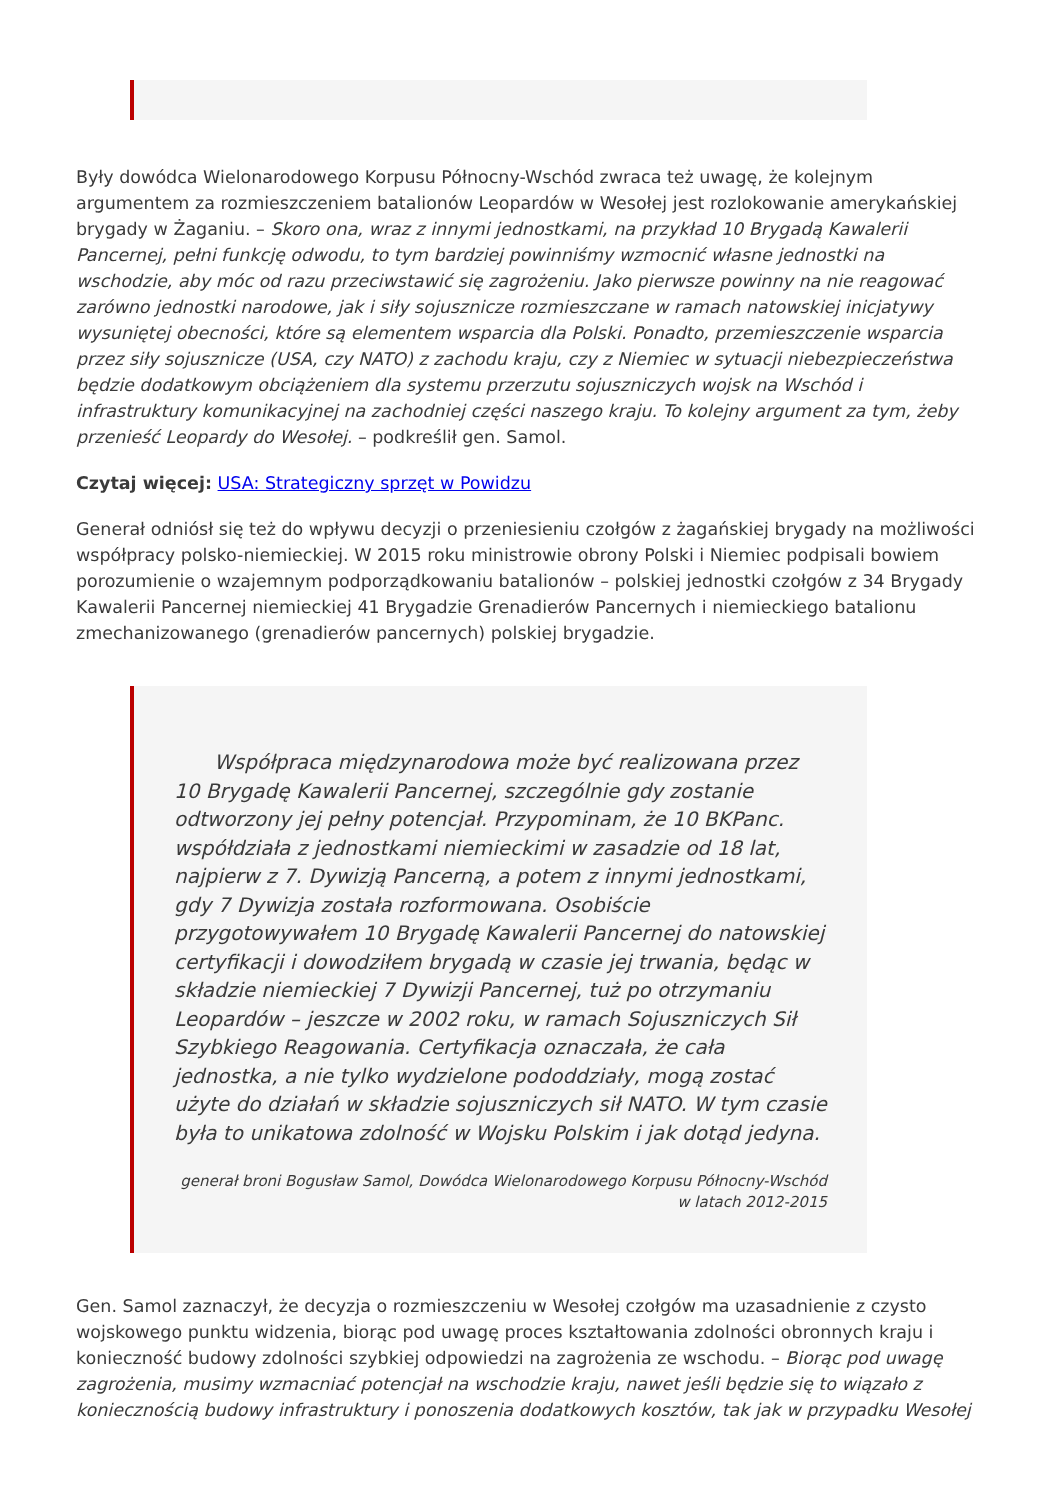Były dowódca Wielonarodowego Korpusu Północny-Wschód zwraca też uwagę, że kolejnym argumentem za rozmieszczeniem batalionów Leopardów w Wesołej jest rozlokowanie amerykańskiej brygady w Żaganiu. – Skoro ona, wraz z innymi jednostkami, na przykład 10 Brygadą Kawalerii Pancernej, pełni funkcję odwodu, to tym bardziej powinniśmy wzmocnić własne jednostki na wschodzie, aby móc od razu przeciwstawić się zagrożeniu. Jako pierwsze powinny na nie reagować zarówno jednostki narodowe, jak i siły sojusznicze rozmieszczane w ramach natowskiej inicjatywy wysuniętej obecności, które są elementem wsparcia dla Polski. Ponadto, przemieszczenie wsparcia przez siły sojusznicze (USA, czy NATO) z zachodu kraju, czy z Niemiec w sytuacji niebezpieczeństwa będzie dodatkowym obciążeniem dla systemu przerzutu sojuszniczych wojsk na Wschód i infrastruktury komunikacyjnej na zachodniej części naszego kraju. To kolejny argument za tym, żeby przenieść Leopardy do Wesołej. – podkreślił gen. Samol.
Czytaj więcej: USA: Strategiczny sprzęt w Powidzu
Generał odniósł się też do wpływu decyzji o przeniesieniu czołgów z żagańskiej brygady na możliwości współpracy polsko-niemieckiej. W 2015 roku ministrowie obrony Polski i Niemiec podpisali bowiem porozumienie o wzajemnym podporządkowaniu batalionów – polskiej jednostki czołgów z 34 Brygady Kawalerii Pancernej niemieckiej 41 Brygadzie Grenadierów Pancernych i niemieckiego batalionu zmechanizowanego (grenadierów pancernych) polskiej brygadzie.
Współpraca międzynarodowa może być realizowana przez 10 Brygadę Kawalerii Pancernej, szczególnie gdy zostanie odtworzony jej pełny potencjał. Przypominam, że 10 BKPanc. współdziała z jednostkami niemieckimi w zasadzie od 18 lat, najpierw z 7. Dywizją Pancerną, a potem z innymi jednostkami, gdy 7 Dywizja została rozformowana. Osobiście przygotowywałem 10 Brygadę Kawalerii Pancernej do natowskiej certyfikacji i dowodziłem brygadą w czasie jej trwania, będąc w składzie niemieckiej 7 Dywizji Pancernej, tuż po otrzymaniu Leopardów – jeszcze w 2002 roku, w ramach Sojuszniczych Sił Szybkiego Reagowania. Certyfikacja oznaczała, że cała jednostka, a nie tylko wydzielone pododdziały, mogą zostać użyte do działań w składzie sojuszniczych sił NATO. W tym czasie była to unikatowa zdolność w Wojsku Polskim i jak dotąd jedyna.
generał broni Bogusław Samol, Dowódca Wielonarodowego Korpusu Północny-Wschód w latach 2012-2015
Gen. Samol zaznaczył, że decyzja o rozmieszczeniu w Wesołej czołgów ma uzasadnienie z czysto wojskowego punktu widzenia, biorąc pod uwagę proces kształtowania zdolności obronnych kraju i konieczność budowy zdolności szybkiej odpowiedzi na zagrożenia ze wschodu. – Biorąc pod uwagę zagrożenia, musimy wzmacniać potencjał na wschodzie kraju, nawet jeśli będzie się to wiązało z koniecznością budowy infrastruktury i ponoszenia dodatkowych kosztów, tak jak w przypadku Wesołej